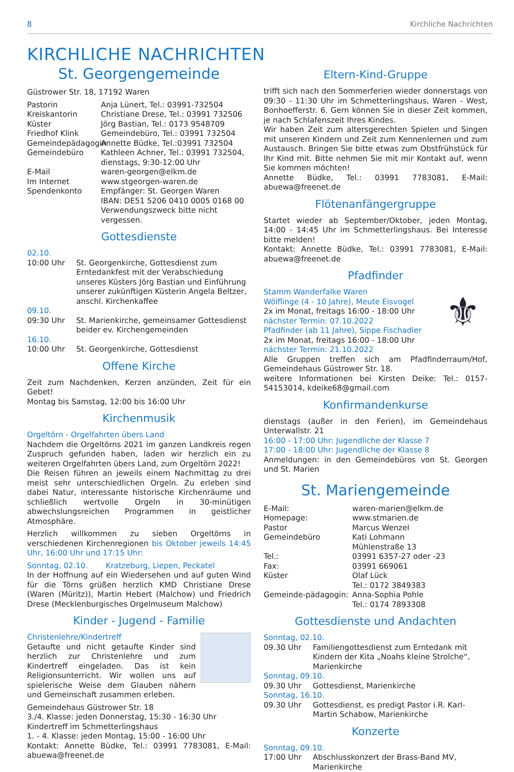8 Kirchliche Nachrichten
KIRCHLICHE NACHRICHTEN
St. Georgengemeinde
Güstrower Str. 18, 17192 Waren
Pastorin Anja Lünert, Tel.: 03991-732504 Kreiskantorin Christiane Drese, Tel.: 03991 732506 Küster Jörg Bastian, Tel.: 0173 9548709 Friedhof Klink Gemeindebüro, Tel.: 03991 732504 Gemeindepädagogin Annette Büdke, Tel.:03991 732504 Gemeindebüro Kathleen Achner, Tel.: 03991 732504, dienstags, 9:30-12:00 Uhr E-Mail waren-georgen@elkm.de Im Internet www.stgeorgen-waren.de Spendenkonto Empfänger: St. Georgen Waren
IBAN: DE51 5206 0410 0005 0168 00
Verwendungszweck bitte nicht vergessen.
Gottesdienste
02.10.
10:00 Uhr St. Georgenkirche, Gottesdienst zum Erntedankfest mit der Verabschiedung unseres Küsters Jörg Bastian und Einführung unserer zukünftigen Küsterin Angela Beltzer, anschl. Kirchenkaffee
09.10.
09:30 Uhr St. Marienkirche, gemeinsamer Gottesdienst beider ev. Kirchengemeinden
16.10.
10:00 Uhr St. Georgenkirche, Gottesdienst
Offene Kirche
Zeit zum Nachdenken, Kerzen anzünden, Zeit für ein Gebet!
Montag bis Samstag, 12:00 bis 16:00 Uhr
Kirchenmusik
Orgeltörn - Orgelfahrten übers Land
Nachdem die Orgeltörns 2021 im ganzen Landkreis regen Zuspruch gefunden haben, laden wir herzlich ein zu weiteren Orgelfahrten übers Land, zum Orgeltörn 2022!
Die Reisen führen an jeweils einem Nachmittag zu drei meist sehr unterschiedlichen Orgeln. Zu erleben sind dabei Natur, interessante historische Kirchenräume und schließlich wertvolle Orgeln in 30-minütigen abwechslungsreichen Programmen in geistlicher Atmosphäre.
Herzlich willkommen zu sieben Orgeltörns in verschiedenen Kirchenregionen bis Oktober jeweils 14:45 Uhr, 16:00 Uhr und 17:15 Uhr:
Sonntag, 02.10. Kratzeburg, Liepen, Peckatel
In der Hoffnung auf ein Wiedersehen und auf guten Wind für die Törns grüßen herzlich KMD Christiane Drese (Waren (Müritz)), Martin Hebert (Malchow) und Friedrich Drese (Mecklenburgisches Orgelmuseum Malchow)
Kinder - Jugend - Familie
Christenlehre/Kindertreff
Getaufte und nicht getaufte Kinder sind herzlich zur Christenlehre und zum Kindertreff eingeladen. Das ist kein Religionsunterricht. Wir wollen uns auf spielerische Weise dem Glauben nähern und Gemeinschaft zusammen erleben.
Gemeindehaus Güstrower Str. 18
3./4. Klasse: jeden Donnerstag, 15:30 - 16:30 Uhr
Kindertreff im Schmetterlingshaus
1. - 4. Klasse: jeden Montag, 15:00 - 16:00 Uhr
Kontakt: Annette Büdke, Tel.: 03991 7783081, E-Mail: abuewa@freenet.de
Eltern-Kind-Gruppe
trifft sich nach den Sommerferien wieder donnerstags von 09:30 - 11:30 Uhr im Schmetterlingshaus, Waren - West, Bonhoefferstr. 6. Gern können Sie in dieser Zeit kommen, je nach Schlafenszeit Ihres Kindes.
Wir haben Zeit zum altersgerechten Spielen und Singen mit unseren Kindern und Zeit zum Kennenlernen und zum Austausch. Bringen Sie bitte etwas zum Obstfrühstück für Ihr Kind mit. Bitte nehmen Sie mit mir Kontakt auf, wenn Sie kommen möchten!
Annette Büdke, Tel.: 03991 7783081, E-Mail: abuewa@freenet.de
Flötenanfängergruppe
Startet wieder ab September/Oktober, jeden Montag, 14:00 - 14:45 Uhr im Schmetterlingshaus. Bei Interesse bitte melden!
Kontakt: Annette Büdke, Tel.: 03991 7783081, E-Mail: abuewa@freenet.de
Pfadfinder
⚜
Stamm Wanderfalke Waren
Wölflinge (4 - 10 Jahre), Meute Eisvogel
2x im Monat, freitags 16:00 - 18:00 Uhr
nächster Termin: 07.10.2022
Pfadfinder (ab 11 Jahre), Sippe Fischadler
2x im Monat, freitags 16:00 - 18:00 Uhr
nächster Termin: 21.10.2022
Alle Gruppen treffen sich am Pfadfinderraum/Hof, Gemeindehaus Güstrower Str. 18.
weitere Informationen bei Kirsten Deike: Tel.: 0157-54153014, kdeike68@gmail.com
Konfirmandenkurse
dienstags (außer in den Ferien), im Gemeindehaus Unterwallstr. 21
16:00 - 17:00 Uhr: Jugendliche der Klasse 7
17:00 - 18:00 Uhr: Jugendliche der Klasse 8
Anmeldungen: in den Gemeindebüros von St. Georgen und St. Marien
St. Mariengemeinde
E-Mail: waren-marien@elkm.de Homepage: www.stmarien.de Pastor Marcus Wenzel Gemeindebüro Kati Lohmann
Mühlenstraße 13 Tel.: 03991 6357-27 oder -23 Fax: 03991 669061 Küster Olaf Lück
Tel.: 0172 3849383 Gemeinde-pädagogin: Anna-Sophia Pohle
Tel.: 0174 7893308
Gottesdienste und Andachten
Sonntag, 02.10.
09.30 Uhr Familiengottesdienst zum Erntedank mit Kindern der Kita „Noahs kleine Strolche“, Marienkirche
Sonntag, 09.10.
09.30 Uhr Gottesdienst, Marienkirche
Sonntag, 16.10.
09.30 Uhr Gottesdienst, es predigt Pastor i.R. Karl-Martin Schabow, Marienkirche
Konzerte
Sonntag, 09.10.
17:00 Uhr Abschlusskonzert der Brass-Band MV, Marienkirche